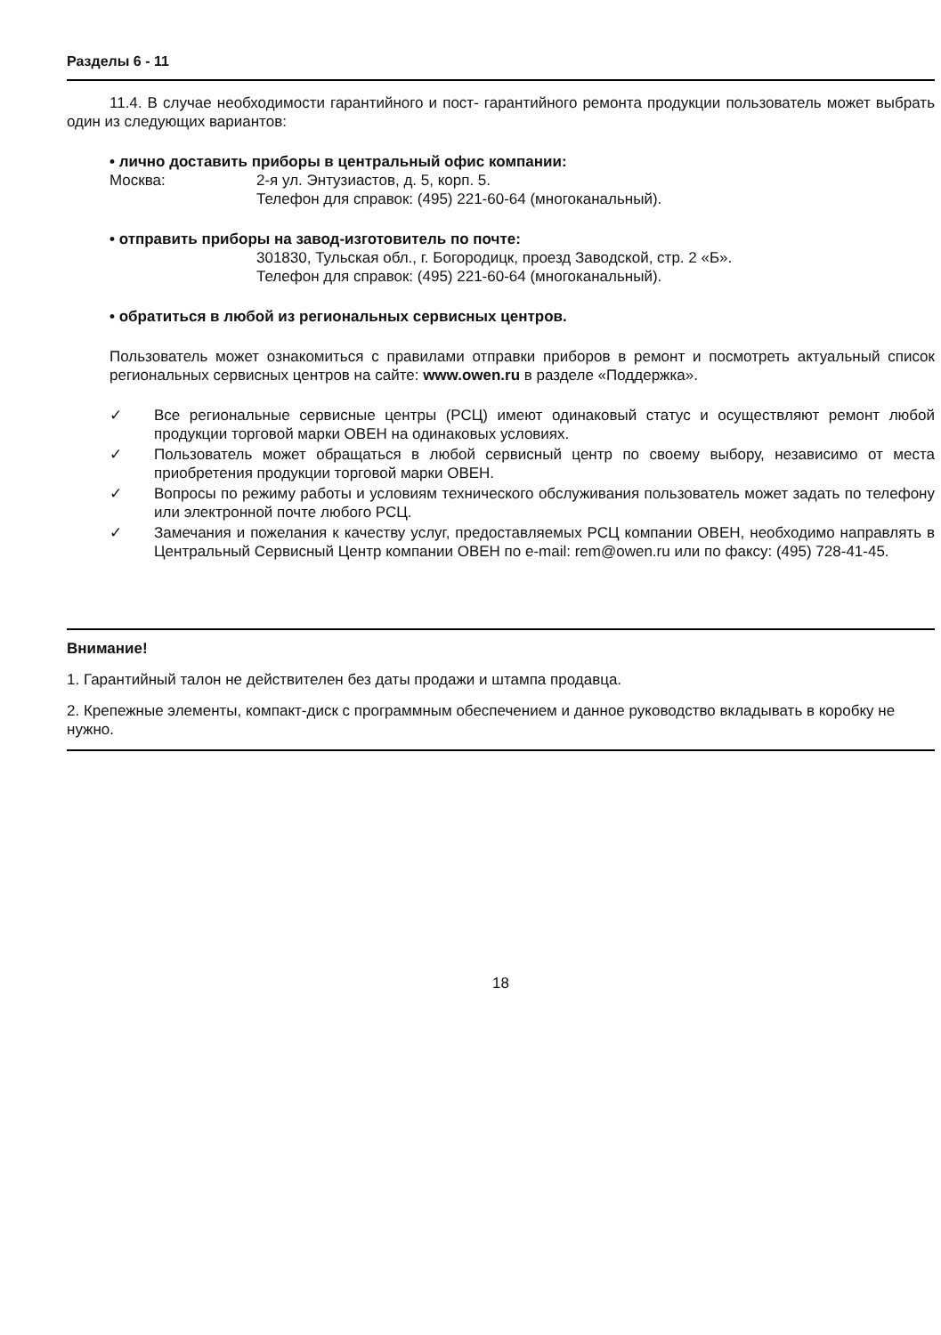Разделы 6 - 11
11.4. В случае необходимости гарантийного и пост- гарантийного ремонта продукции пользователь может выбрать один из следующих вариантов:
• лично доставить приборы в центральный офис компании:
Москва: 2-я ул. Энтузиастов, д. 5, корп. 5.
Телефон для справок: (495) 221-60-64 (многоканальный).
• отправить приборы на завод-изготовитель по почте:
301830, Тульская обл., г. Богородицк, проезд Заводской, стр. 2 «Б».
Телефон для справок: (495) 221-60-64 (многоканальный).
• обратиться в любой из региональных сервисных центров.
Пользователь может ознакомиться с правилами отправки приборов в ремонт и посмотреть актуальный список региональных сервисных центров на сайте: www.owen.ru в разделе «Поддержка».
✓ Все региональные сервисные центры (РСЦ) имеют одинаковый статус и осуществляют ремонт любой продукции торговой марки ОВЕН на одинаковых условиях.
✓ Пользователь может обращаться в любой сервисный центр по своему выбору, независимо от места приобретения продукции торговой марки ОВЕН.
✓ Вопросы по режиму работы и условиям технического обслуживания пользователь может задать по телефону или электронной почте любого РСЦ.
✓ Замечания и пожелания к качеству услуг, предоставляемых РСЦ компании ОВЕН, необходимо направлять в Центральный Сервисный Центр компании ОВЕН по e-mail: rem@owen.ru или по факсу: (495) 728-41-45.
Внимание!
1. Гарантийный талон не действителен без даты продажи и штампа продавца.
2. Крепежные элементы, компакт-диск с программным обеспечением и данное руководство вкладывать в коробку не нужно.
18